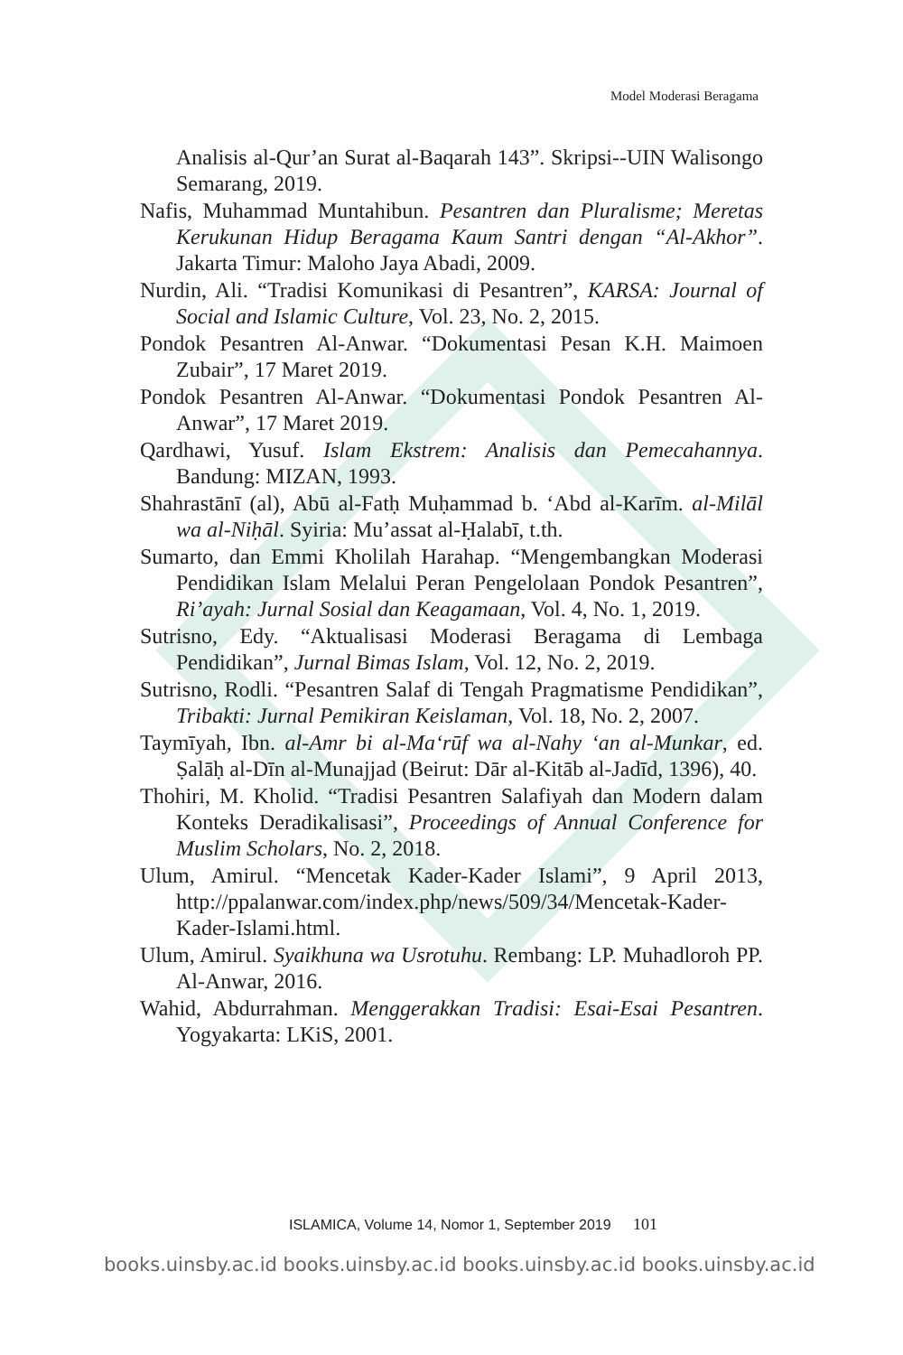Model Moderasi Beragama
Analisis al-Qur’an Surat al-Baqarah 143”. Skripsi--UIN Walisongo Semarang, 2019.
Nafis, Muhammad Muntahibun. Pesantren dan Pluralisme; Meretas Kerukunan Hidup Beragama Kaum Santri dengan “Al-Akhor”. Jakarta Timur: Maloho Jaya Abadi, 2009.
Nurdin, Ali. “Tradisi Komunikasi di Pesantren”, KARSA: Journal of Social and Islamic Culture, Vol. 23, No. 2, 2015.
Pondok Pesantren Al-Anwar. “Dokumentasi Pesan K.H. Maimoen Zubair”, 17 Maret 2019.
Pondok Pesantren Al-Anwar. “Dokumentasi Pondok Pesantren Al-Anwar”, 17 Maret 2019.
Qardhawi, Yusuf. Islam Ekstrem: Analisis dan Pemecahannya. Bandung: MIZAN, 1993.
Shahrastānī (al), Abū al-Fatḥ Muḥammad b. ‘Abd al-Karīm. al-Milāl wa al-Niḥāl. Syiria: Mu’assat al-Ḥalabī, t.th.
Sumarto, dan Emmi Kholilah Harahap. “Mengembangkan Moderasi Pendidikan Islam Melalui Peran Pengelolaan Pondok Pesantren”, Ri’ayah: Jurnal Sosial dan Keagamaan, Vol. 4, No. 1, 2019.
Sutrisno, Edy. “Aktualisasi Moderasi Beragama di Lembaga Pendidikan”, Jurnal Bimas Islam, Vol. 12, No. 2, 2019.
Sutrisno, Rodli. “Pesantren Salaf di Tengah Pragmatisme Pendidikan”, Tribakti: Jurnal Pemikiran Keislaman, Vol. 18, No. 2, 2007.
Taymīyah, Ibn. al-Amr bi al-Ma‘rūf wa al-Nahy ‘an al-Munkar, ed. Ṣalāḥ al-Dīn al-Munajjad (Beirut: Dār al-Kitāb al-Jadīd, 1396), 40.
Thohiri, M. Kholid. “Tradisi Pesantren Salafiyah dan Modern dalam Konteks Deradikalisasi”, Proceedings of Annual Conference for Muslim Scholars, No. 2, 2018.
Ulum, Amirul. “Mencetak Kader-Kader Islami”, 9 April 2013, http://ppalanwar.com/index.php/news/509/34/Mencetak-Kader-Kader-Islami.html.
Ulum, Amirul. Syaikhuna wa Usrotuhu. Rembang: LP. Muhadloroh PP. Al-Anwar, 2016.
Wahid, Abdurrahman. Menggerakkan Tradisi: Esai-Esai Pesantren. Yogyakarta: LKiS, 2001.
ISLAMICA, Volume 14, Nomor 1, September 2019 101
books.uinsby.ac.id books.uinsby.ac.id books.uinsby.ac.id books.uinsby.ac.id